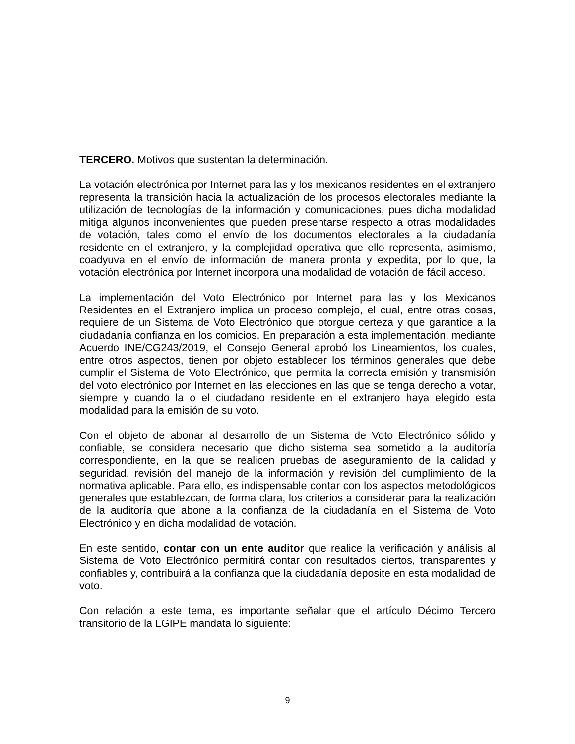TERCERO. Motivos que sustentan la determinación.
La votación electrónica por Internet para las y los mexicanos residentes en el extranjero representa la transición hacia la actualización de los procesos electorales mediante la utilización de tecnologías de la información y comunicaciones, pues dicha modalidad mitiga algunos inconvenientes que pueden presentarse respecto a otras modalidades de votación, tales como el envío de los documentos electorales a la ciudadanía residente en el extranjero, y la complejidad operativa que ello representa, asimismo, coadyuva en el envío de información de manera pronta y expedita, por lo que, la votación electrónica por Internet incorpora una modalidad de votación de fácil acceso.
La implementación del Voto Electrónico por Internet para las y los Mexicanos Residentes en el Extranjero implica un proceso complejo, el cual, entre otras cosas, requiere de un Sistema de Voto Electrónico que otorgue certeza y que garantice a la ciudadanía confianza en los comicios. En preparación a esta implementación, mediante Acuerdo INE/CG243/2019, el Consejo General aprobó los Lineamientos, los cuales, entre otros aspectos, tienen por objeto establecer los términos generales que debe cumplir el Sistema de Voto Electrónico, que permita la correcta emisión y transmisión del voto electrónico por Internet en las elecciones en las que se tenga derecho a votar, siempre y cuando la o el ciudadano residente en el extranjero haya elegido esta modalidad para la emisión de su voto.
Con el objeto de abonar al desarrollo de un Sistema de Voto Electrónico sólido y confiable, se considera necesario que dicho sistema sea sometido a la auditoría correspondiente, en la que se realicen pruebas de aseguramiento de la calidad y seguridad, revisión del manejo de la información y revisión del cumplimiento de la normativa aplicable. Para ello, es indispensable contar con los aspectos metodológicos generales que establezcan, de forma clara, los criterios a considerar para la realización de la auditoría que abone a la confianza de la ciudadanía en el Sistema de Voto Electrónico y en dicha modalidad de votación.
En este sentido, contar con un ente auditor que realice la verificación y análisis al Sistema de Voto Electrónico permitirá contar con resultados ciertos, transparentes y confiables y, contribuirá a la confianza que la ciudadanía deposite en esta modalidad de voto.
Con relación a este tema, es importante señalar que el artículo Décimo Tercero transitorio de la LGIPE mandata lo siguiente:
9